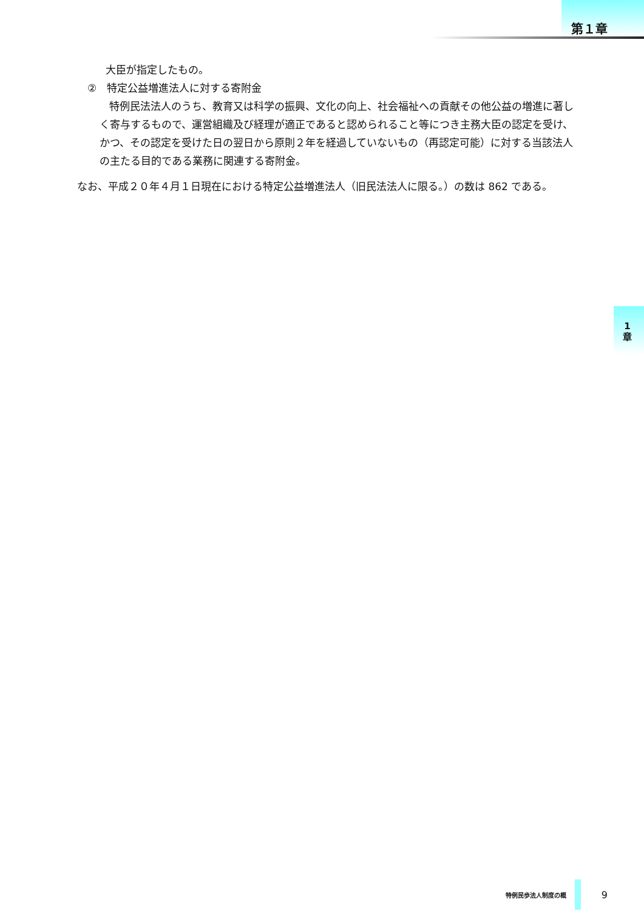第１章
1
章
大臣が指定したもの。
②　特定公益増進法人に対する寄附金
特例民法法人のうち、教育又は科学の振興、文化の向上、社会福祉への貢献その他公益の増進に著しく寄与するもので、運営組織及び経理が適正であると認められること等につき主務大臣の認定を受け、かつ、その認定を受けた日の翌日から原則２年を経過していないもの（再認定可能）に対する当該法人の主たる目的である業務に関連する寄附金。
なお、平成２０年４月１日現在における特定公益増進法人（旧民法法人に限る。）の数は 862 である。
特例民歩法人制度の概 9